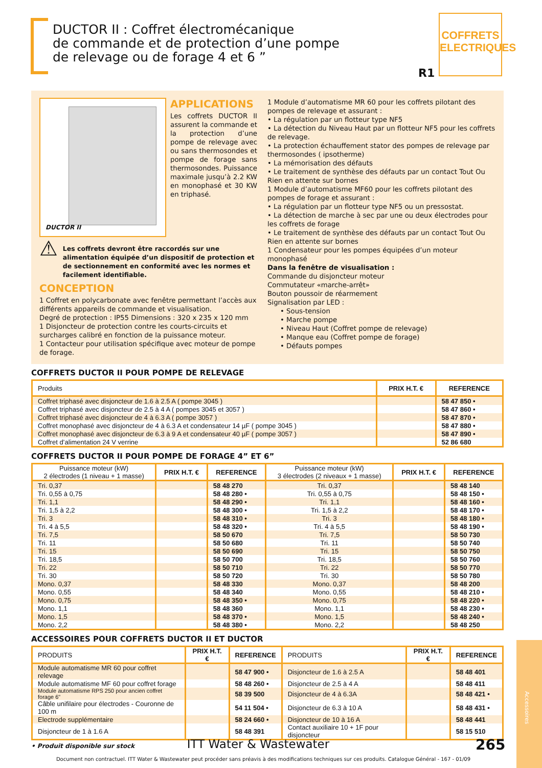DUCTOR II : Coffret électromécanique
de commande et de protection d’une pompe
de relevage ou de forage 4 et 6 ”
COFFRETS ELECTRIQUES
R1
DUCTOR II
APPLICATIONS
Les coffrets DUCTOR II assurent la commande et la protection d’une pompe de relevage avec ou sans thermosondes et pompe de forage sans thermosondes. Puissance maximale jusqu’à 2.2 KW en monophasé et 30 KW en triphasé.
⚠
Les coffrets devront être raccordés sur une alimentation équipée d’un dispositif de protection et de sectionnement en conformité avec les normes et facilement identifiable.
CONCEPTION
1 Coffret en polycarbonate avec fenêtre permettant l’accès aux différents appareils de commande et visualisation.
Degré de protection : IP55 Dimensions : 320 x 235 x 120 mm
1 Disjoncteur de protection contre les courts-circuits et surcharges calibré en fonction de la puissance moteur.
1 Contacteur pour utilisation spécifique avec moteur de pompe de forage.
1 Module d’automatisme MR 60 pour les coffrets pilotant des pompes de relevage et assurant :
• La régulation par un flotteur type NF5
• La détection du Niveau Haut par un flotteur NF5 pour les coffrets de relevage.
• La protection échauffement stator des pompes de relevage par thermosondes ( ipsotherme)
• La mémorisation des défauts
• Le traitement de synthèse des défauts par un contact Tout Ou Rien en attente sur bornes
1 Module d’automatisme MF60 pour les coffrets pilotant des pompes de forage et assurant :
• La régulation par un flotteur type NF5 ou un pressostat.
• La détection de marche à sec par une ou deux électrodes pour les coffrets de forage
• Le traitement de synthèse des défauts par un contact Tout Ou Rien en attente sur bornes
1 Condensateur pour les pompes équipées d’un moteur monophasé
Dans la fenêtre de visualisation :
Commande du disjoncteur moteur
Commutateur «marche-arrêt»
Bouton poussoir de réarmement
Signalisation par LED :
• Sous-tension
• Marche pompe
• Niveau Haut (Coffret pompe de relevage)
• Manque eau (Coffret pompe de forage)
• Défauts pompes
COFFRETS DUCTOR II POUR POMPE DE RELEVAGE
| Produits | PRIX H.T. € | REFERENCE |
| --- | --- | --- |
| Coffret triphasé avec disjoncteur de 1.6 à 2.5 A ( pompe 3045 ) | | 58 47 850 • |
| Coffret triphasé avec disjoncteur de 2.5 à 4 A ( pompes 3045 et 3057 ) | | 58 47 860 • |
| Coffret triphasé avec disjoncteur de 4 à 6.3 A ( pompe 3057 ) | | 58 47 870 • |
| Coffret monophasé avec disjoncteur de 4 à 6.3 A et condensateur 14 µF ( pompe 3045 ) | | 58 47 880 • |
| Coffret monophasé avec disjoncteur de 6.3 à 9 A et condensateur 40 µF ( pompe 3057 ) | | 58 47 890 • |
| Coffret d’alimentation 24 V verrine | | 52 86 680 |
COFFRETS DUCTOR II POUR POMPE DE FORAGE 4” ET 6”
| Puissance moteur (kW) 2 électrodes (1 niveau + 1 masse) | PRIX H.T. € | REFERENCE | Puissance moteur (kW) 3 électrodes (2 niveaux + 1 masse) | PRIX H.T. € | REFERENCE |
| --- | --- | --- | --- | --- | --- |
| Tri. 0,37 | | 58 48 270 | Tri. 0,37 | | 58 48 140 |
| Tri. 0,55 à 0,75 | | 58 48 280 • | Tri. 0,55 à 0,75 | | 58 48 150 • |
| Tri. 1,1 | | 58 48 290 • | Tri. 1,1 | | 58 48 160 • |
| Tri. 1,5 à 2,2 | | 58 48 300 • | Tri. 1,5 à 2,2 | | 58 48 170 • |
| Tri. 3 | | 58 48 310 • | Tri. 3 | | 58 48 180 • |
| Tri. 4 à 5,5 | | 58 48 320 • | Tri. 4 à 5,5 | | 58 48 190 • |
| Tri. 7,5 | | 58 50 670 | Tri. 7,5 | | 58 50 730 |
| Tri. 11 | | 58 50 680 | Tri. 11 | | 58 50 740 |
| Tri. 15 | | 58 50 690 | Tri. 15 | | 58 50 750 |
| Tri. 18,5 | | 58 50 700 | Tri. 18,5 | | 58 50 760 |
| Tri. 22 | | 58 50 710 | Tri. 22 | | 58 50 770 |
| Tri. 30 | | 58 50 720 | Tri. 30 | | 58 50 780 |
| Mono. 0,37 | | 58 48 330 | Mono. 0,37 | | 58 48 200 |
| Mono. 0,55 | | 58 48 340 | Mono. 0,55 | | 58 48 210 • |
| Mono. 0,75 | | 58 48 350 • | Mono. 0,75 | | 58 48 220 • |
| Mono. 1,1 | | 58 48 360 | Mono. 1,1 | | 58 48 230 • |
| Mono. 1,5 | | 58 48 370 • | Mono. 1,5 | | 58 48 240 • |
| Mono. 2,2 | | 58 48 380 • | Mono. 2,2 | | 58 48 250 |
ACCESSOIRES POUR COFFRETS DUCTOR II ET DUCTOR
| PRODUITS | PRIX H.T. € | REFERENCE | PRODUITS | PRIX H.T. € | REFERENCE |
| --- | --- | --- | --- | --- | --- |
| Module automatisme MR 60 pour coffret relevage | | 58 47 900 • | Disjoncteur de 1.6 à 2.5 A | | 58 48 401 |
| Module automatisme MF 60 pour coffret forage | | 58 48 260 • | Disjoncteur de 2.5 à 4 A | | 58 48 411 |
| Module automatisme RPS 250 pour ancien coffret forage 6" | | 58 39 500 | Disjoncteur de 4 à 6.3A | | 58 48 421 • |
| Câble unifilaire pour électrodes - Couronne de 100 m | | 54 11 504 • | Disjoncteur de 6.3 à 10 A | | 58 48 431 • |
| Electrode supplémentaire | | 58 24 660 • | Disjoncteur de 10 à 16 A | | 58 48 441 |
| Disjoncteur de 1 à 1.6 A | | 58 48 391 | Contact auxiliaire 10 + 1F pour disjoncteur | | 58 15 510 |
• Produit disponible sur stock
Accessoires
ITT Water & Wastewater 265
Document non contractuel. ITT Water & Wastewater peut procéder sans préavis à des modifications techniques sur ces produits. Catalogue Général - 167 - 01/09